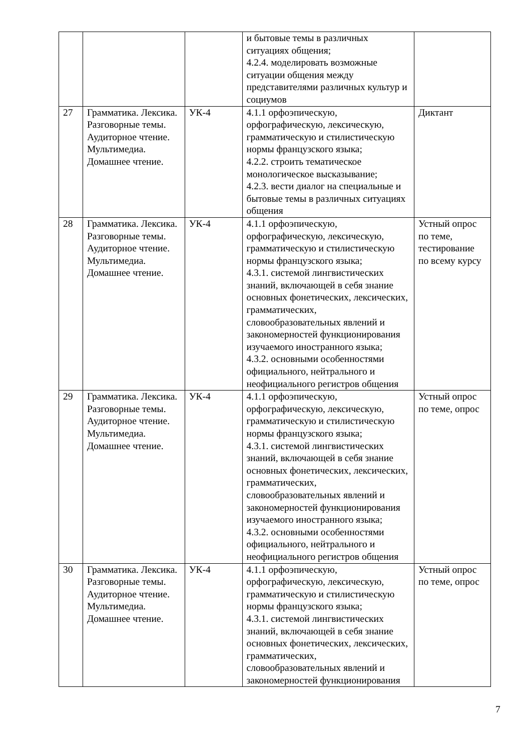| | | | и бытовые темы в различных ситуациях общения; 4.2.4. моделировать возможные ситуации общения между представителями различных культур и социумов | |
| 27 | Грамматика. Лексика. Разговорные темы. Аудиторное чтение. Мультимедиа. Домашнее чтение. | УК-4 | 4.1.1 орфоэпическую, орфографическую, лексическую, грамматическую и стилистическую нормы французского языка; 4.2.2. строить тематическое монологическое высказывание; 4.2.3. вести диалог на специальные и бытовые темы в различных ситуациях общения | Диктант |
| 28 | Грамматика. Лексика. Разговорные темы. Аудиторное чтение. Мультимедиа. Домашнее чтение. | УК-4 | 4.1.1 орфоэпическую, орфографическую, лексическую, грамматическую и стилистическую нормы французского языка; 4.3.1. системой лингвистических знаний, включающей в себя знание основных фонетических, лексических, грамматических, словообразовательных явлений и закономерностей функционирования изучаемого иностранного языка; 4.3.2. основными особенностями официального, нейтрального и неофициального регистров общения | Устный опрос по теме, тестирование по всему курсу |
| 29 | Грамматика. Лексика. Разговорные темы. Аудиторное чтение. Мультимедиа. Домашнее чтение. | УК-4 | 4.1.1 орфоэпическую, орфографическую, лексическую, грамматическую и стилистическую нормы французского языка; 4.3.1. системой лингвистических знаний, включающей в себя знание основных фонетических, лексических, грамматических, словообразовательных явлений и закономерностей функционирования изучаемого иностранного языка; 4.3.2. основными особенностями официального, нейтрального и неофициального регистров общения | Устный опрос по теме, опрос |
| 30 | Грамматика. Лексика. Разговорные темы. Аудиторное чтение. Мультимедиа. Домашнее чтение. | УК-4 | 4.1.1 орфоэпическую, орфографическую, лексическую, грамматическую и стилистическую нормы французского языка; 4.3.1. системой лингвистических знаний, включающей в себя знание основных фонетических, лексических, грамматических, словообразовательных явлений и закономерностей функционирования | Устный опрос по теме, опрос |
7